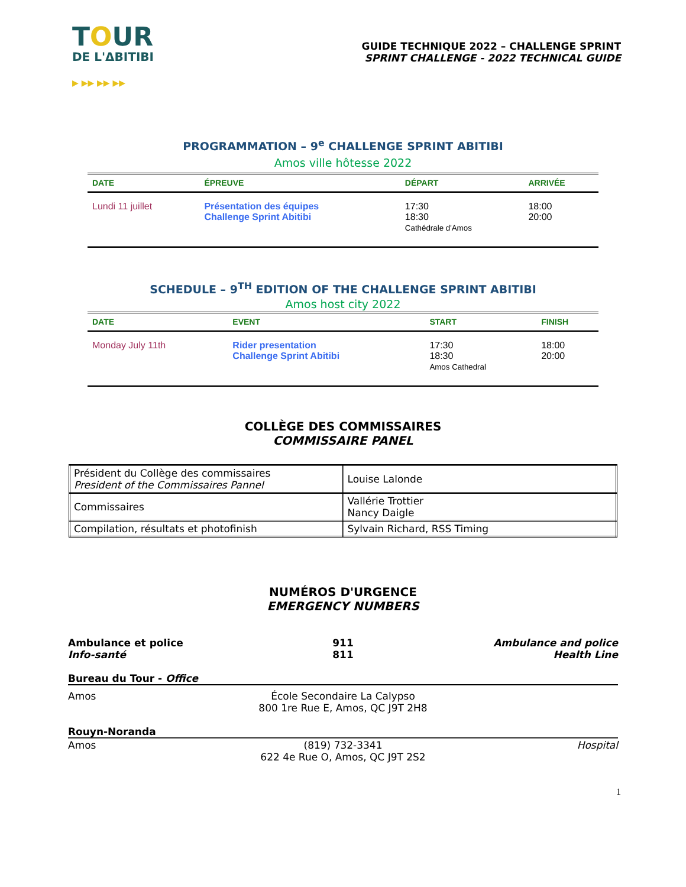TOUR
DE L'ΔBITIBI
▶ ▶▶ ▶▶ ▶▶
GUIDE TECHNIQUE 2022 – CHALLENGE SPRINT
SPRINT CHALLENGE - 2022 TECHNICAL GUIDE
PROGRAMMATION – 9<sup>e</sup> CHALLENGE SPRINT ABITIBI
Amos ville hôtesse 2022
| DATE | ÉPREUVE | DÉPART | ARRIVÉE |
| --- | --- | --- | --- |
| Lundi 11 juillet | Présentation des équipes Challenge Sprint Abitibi | 17:30 18:30 Cathédrale d'Amos | 18:00 20:00 |
SCHEDULE – 9<sup>TH</sup> EDITION OF THE CHALLENGE SPRINT ABITIBI
Amos host city 2022
| DATE | EVENT | START | FINISH |
| --- | --- | --- | --- |
| Monday July 11th | Rider presentation Challenge Sprint Abitibi | 17:30 18:30 Amos Cathedral | 18:00 20:00 |
COLLÈGE DES COMMISSAIRES
COMMISSAIRE PANEL
| Président du Collège des commissaires President of the Commissaires Pannel | Louise Lalonde |
| Commissaires | Vallérie Trottier Nancy Daigle |
| Compilation, résultats et photofinish | Sylvain Richard, RSS Timing |
NUMÉROS D'URGENCE
EMERGENCY NUMBERS
Ambulance et police
Info-santé
911
811
Ambulance and police
Health Line
Bureau du Tour - Office
Amos École Secondaire La Calypso
800 1re Rue E, Amos, QC J9T 2H8
Rouyn-Noranda
Amos (819) 732-3341
622 4e Rue O, Amos, QC J9T 2S2
Hospital
1